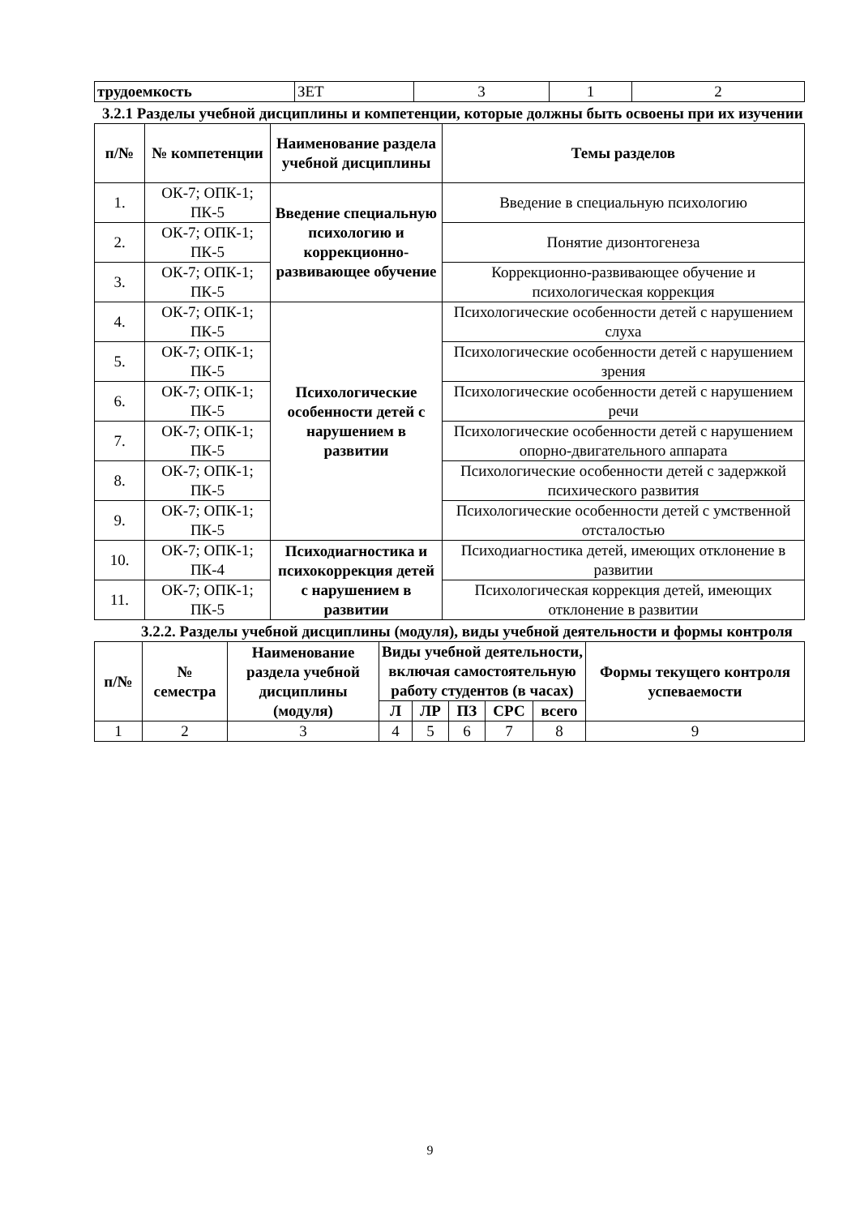| трудоемкость | ЗЕТ | 3 | 1 | 2 |
3.2.1 Разделы учебной дисциплины и компетенции, которые должны быть освоены при их изучении
| п/№ | № компетенции | Наименование раздела учебной дисциплины | Темы разделов |
| --- | --- | --- | --- |
| 1. | ОК-7; ОПК-1; ПК-5 | Введение специальную психологию и коррекционно-развивающее обучение | Введение в специальную психологию |
| 2. | ОК-7; ОПК-1; ПК-5 | | Понятие дизонтогенеза |
| 3. | ОК-7; ОПК-1; ПК-5 | | Коррекционно-развивающее обучение и психологическая коррекция |
| 4. | ОК-7; ОПК-1; ПК-5 | Психологические особенности детей с нарушением в развитии | Психологические особенности детей с нарушением слуха |
| 5. | ОК-7; ОПК-1; ПК-5 | | Психологические особенности детей с нарушением зрения |
| 6. | ОК-7; ОПК-1; ПК-5 | | Психологические особенности детей с нарушением речи |
| 7. | ОК-7; ОПК-1; ПК-5 | | Психологические особенности детей с нарушением опорно-двигательного аппарата |
| 8. | ОК-7; ОПК-1; ПК-5 | | Психологические особенности детей с задержкой психического развития |
| 9. | ОК-7; ОПК-1; ПК-5 | | Психологические особенности детей с умственной отсталостью |
| 10. | ОК-7; ОПК-1; ПК-4 | Психодиагностика и психокоррекция детей с нарушением в развитии | Психодиагностика детей, имеющих отклонение в развитии |
| 11. | ОК-7; ОПК-1; ПК-5 | | Психологическая коррекция детей, имеющих отклонение в развитии |
3.2.2. Разделы учебной дисциплины (модуля), виды учебной деятельности и формы контроля
| п/№ | № семестра | Наименование раздела учебной дисциплины (модуля) | Виды учебной деятельности, включая самостоятельную работу студентов (в часах) | | | | | Формы текущего контроля успеваемости |
| --- | --- | --- | --- | --- | --- | --- | --- | --- |
| | | | Л | ЛР | ПЗ | СРС | всего | |
| 1 | 2 | 3 | 4 | 5 | 6 | 7 | 8 | 9 |
9